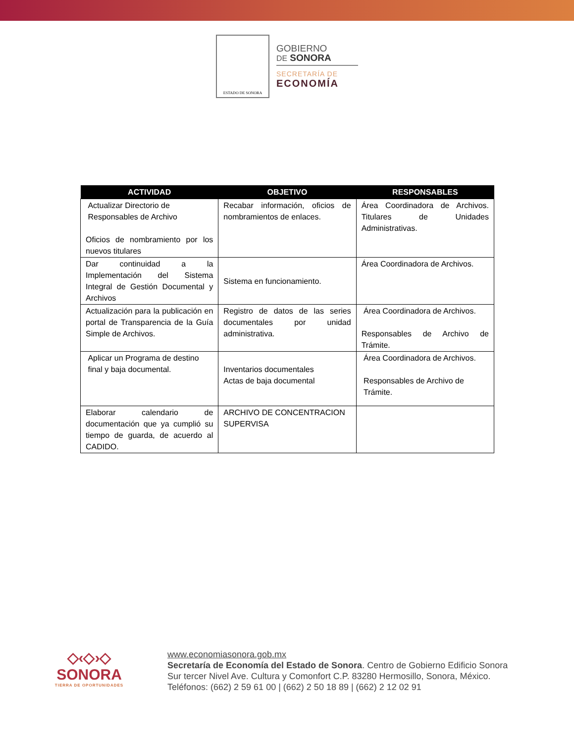ESTADO DE SONORA
GOBIERNO
DE SONORA
SECRETARÍA DE
ECONOMÍA
| ACTIVIDAD | OBJETIVO | RESPONSABLES |
| --- | --- | --- |
| Actualizar Directorio de Responsables de Archivo Oficios de nombramiento por los nuevos titulares | Recabar información, oficios de nombramientos de enlaces. | Área Coordinadora de Archivos. Titulares de Unidades Administrativas. |
| Dar continuidad a la Implementación del Sistema Integral de Gestión Documental y Archivos | Sistema en funcionamiento. | Área Coordinadora de Archivos. |
| Actualización para la publicación en portal de Transparencia de la Guía Simple de Archivos. | Registro de datos de las series documentales por unidad administrativa. | Área Coordinadora de Archivos. Responsables de Archivo de Trámite. |
| Aplicar un Programa de destino final y baja documental. | Inventarios documentales Actas de baja documental | Área Coordinadora de Archivos. Responsables de Archivo de Trámite. |
| Elaborar calendario de documentación que ya cumplió su tiempo de guarda, de acuerdo al CADIDO. | ARCHIVO DE CONCENTRACION SUPERVISA | |
◇‹◇›◇
SONORA
TIERRA DE OPORTUNIDADES
www.economiasonora.gob.mx
Secretaría de Economía del Estado de Sonora. Centro de Gobierno Edificio Sonora Sur tercer Nivel Ave. Cultura y Comonfort C.P. 83280 Hermosillo, Sonora, México. Teléfonos: (662) 2 59 61 00 | (662) 2 50 18 89 | (662) 2 12 02 91